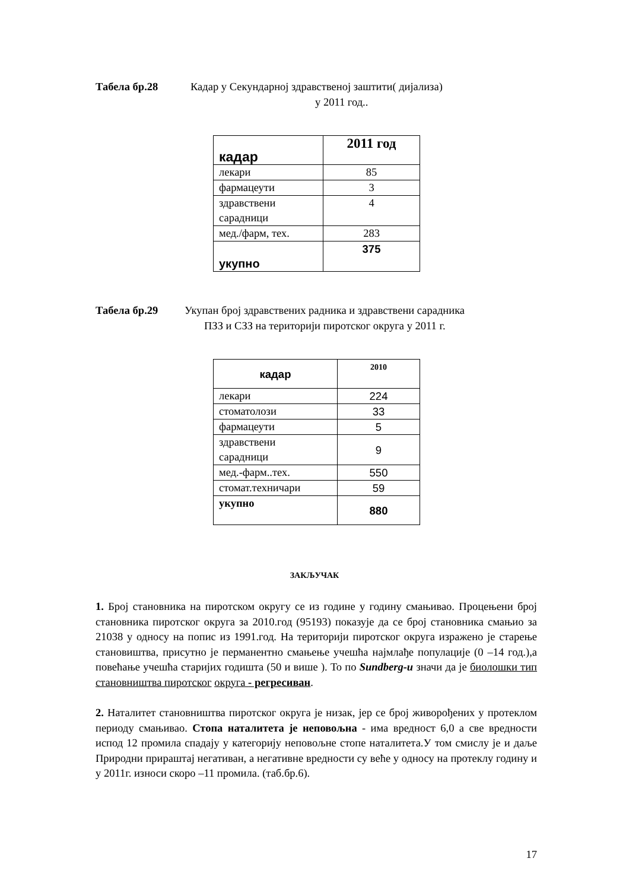Табела бр.28 Кадар у Секундарној здравственој заштити( дијализа)
у 2011 год..
| кадар | 2011 год |
| лекари | 85 |
| фармацеути | 3 |
| здравствени сарадници | 4 |
| мед./фарм, тех. | 283 |
| укупно | 375 |
Табела бр.29 Укупан број здравствених радника и здравствени сарадника
ПЗЗ и СЗЗ на територији пиротског округа у 2011 г.
| кадар | 2010 |
| лекари | 224 |
| стоматолози | 33 |
| фармацеути | 5 |
| здравствени сарадници | 9 |
| мед.-фарм..тех. | 550 |
| стомат.техничари | 59 |
| укупно | 880 |
ЗАКЉУЧАК
1. Број становника на пиротском округу се из године у годину смањивао. Процењени број становника пиротског округа за 2010.год (95193) показује да се број становника смањио за 21038 у односу на попис из 1991.год. На територији пиротског округа изражено је старење становиштва, присутно је перманентно смањење учешћа најмлађе популације (0 –14 год.),а повећање учешћа старијих годишта (50 и више ). То по Sundberg-u значи да је биолошки тип становништва пиротског округа - регресиван.
2. Наталитет становништва пиротског округа је низак, јер се број живорођених у протеклом периоду смањивао. Стопа наталитета је неповољна - има вредност 6,0 а све вредности испод 12 промила спадају у категорију неповољне стопе наталитета.У том смислу је и даље Природни прираштај негативан, а негативне вредности су веће у односу на протеклу годину и у 2011г. износи скоро –11 промила. (таб.бр.6).
17